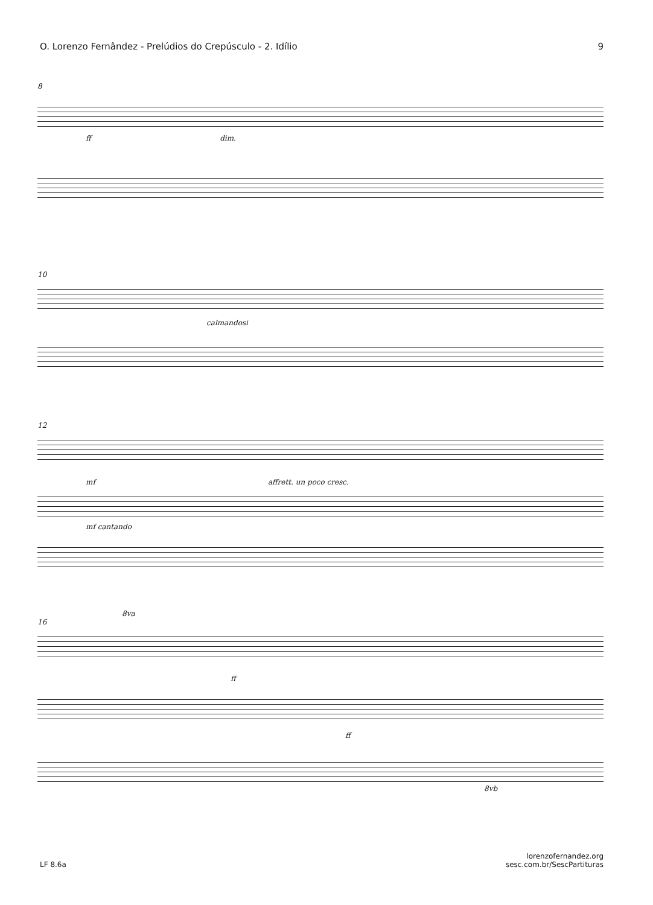O. Lorenzo Fernândez - Prelúdios do Crepúsculo - 2. Idílio 9
8
ff dim.
10
calmandosi
12
mf affrett. un poco cresc.
mf cantando
8va
16
ff
ff
8vb
LF 8.6a lorenzofernandez.org
sesc.com.br/SescPartituras